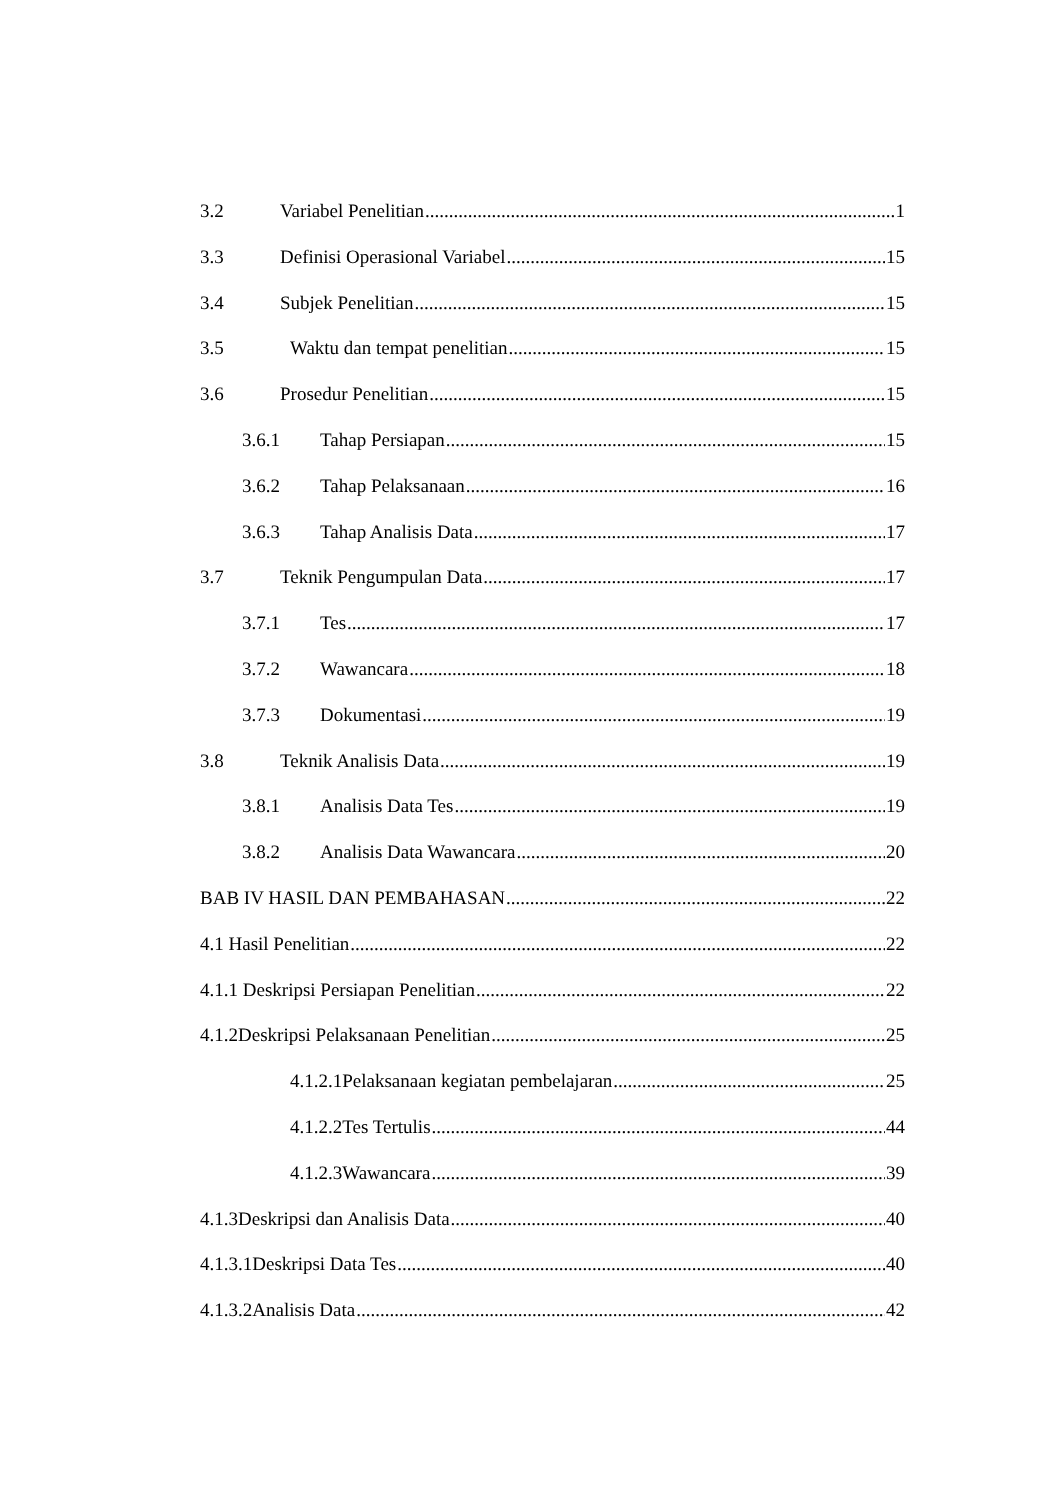3.2 Variabel Penelitian 1
3.3 Definisi Operasional Variabel 15
3.4 Subjek Penelitian 15
3.5 Waktu dan tempat penelitian 15
3.6 Prosedur Penelitian 15
3.6.1 Tahap Persiapan 15
3.6.2 Tahap Pelaksanaan 16
3.6.3 Tahap Analisis Data 17
3.7 Teknik Pengumpulan Data 17
3.7.1 Tes 17
3.7.2 Wawancara 18
3.7.3 Dokumentasi 19
3.8 Teknik Analisis Data 19
3.8.1 Analisis Data Tes 19
3.8.2 Analisis Data Wawancara 20
BAB IV HASIL DAN PEMBAHASAN 22
4.1 Hasil Penelitian 22
4.1.1 Deskripsi Persiapan Penelitian 22
4.1.2Deskripsi Pelaksanaan Penelitian 25
4.1.2.1Pelaksanaan kegiatan pembelajaran 25
4.1.2.2Tes Tertulis 44
4.1.2.3Wawancara 39
4.1.3Deskripsi dan Analisis Data 40
4.1.3.1Deskripsi Data Tes 40
4.1.3.2Analisis Data 42